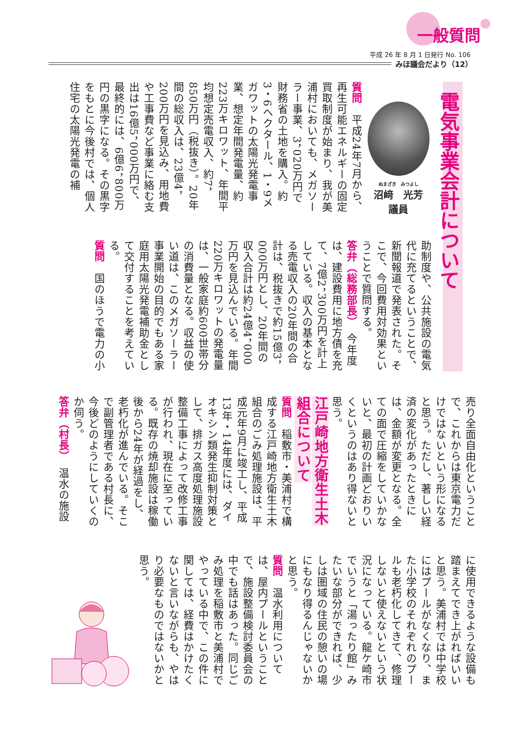一般質問
平成 26 年 8 月 1 日発行 No. 106
みほ議会だより（12）
電気事業会計について
ぬまざき　みつよし
沼﨑　光芳
議員
質問　平成24年7月から、再生可能エネルギーの固定買取制度が始まり、我が美浦村においても、メガソーラー事業、3，020万円で財務省の土地を購入。約3・6ヘクタール、1・9メガワットの太陽光発電事業、想定年間発電量、約223万キロワット、年間平均想定売電収入、約7，850万円（税抜き）。20年間の総収入は、23億4，200万円を見込み、用地費や工事費など事業に絡む支出は16億5，000万円で、最終的には、6億6，800万円の黒字になる。その黒字をもとに今後村では、個人住宅の太陽光発電の補
助制度や、公共施設の電気代に充てるということで、新聞報道で発表された。そこで、今回費用対効果ということで質問する。
答弁（総務部長）　今年度は、建設費用に地方債を充て、7億2，300万円を計上している。収入の基本となる売電収入の20年間の合計は、税抜きで約15億3，000万円とし、20年間の収入合計は約24億4，000万円を見込んでいる。年間220万キロワットの発電量は、一般家庭約600世帯分の消費量となる。収益の使い道は、このメガソーラー事業開始の目的でもある家庭用太陽光発電補助金として交付することを考えている。
質問　国のほうで電力の小
売り全面自由化ということで、これからは東京電力だけではないという形になると思う。ただし、著しい経済の変化があったときには、金額が変更となる。全ての面で圧縮をしていかないと、最初の計画どおりいくというのはあり得ないと思う。
江戸崎地方衛生土木組合について
質問　稲敷市・美浦村で構成する江戸崎地方衛生土木組合のごみ処理施設は、平成元年9月に竣工し、平成13年・14年度には、ダイオキシン類発生抑制対策として、排ガス高度処理施設整備工事によって改修工事が行われ、現在に至っている。既存の焼却施設は稼働後から24年が経過をし、老朽化が進んでいる。そこで副管理者である村長に、今後どのようにしていくのか伺う。
答弁（村長）　温水の施設
に使用できるような設備も踏まえてでき上がればいいと思う。美浦村では中学校にはプールがなくなり、また小学校のそれぞれのプールも老朽化してきて、修理しないと使えないという状況になっている。龍ケ崎市でいうと「湯ったり館」みたいな部分ができれば、少しは圏域の住民の憩いの場にもなり得るんじゃないかと思う。
質問　温水利用については、屋内プールということで、施設整備検討委員会の中でも話はあった。同じごみ処理を稲敷市と美浦村でやっている中で、この件に関しては、経費はかけたくないと言いながらも、やはり必要なものではないかと思う。